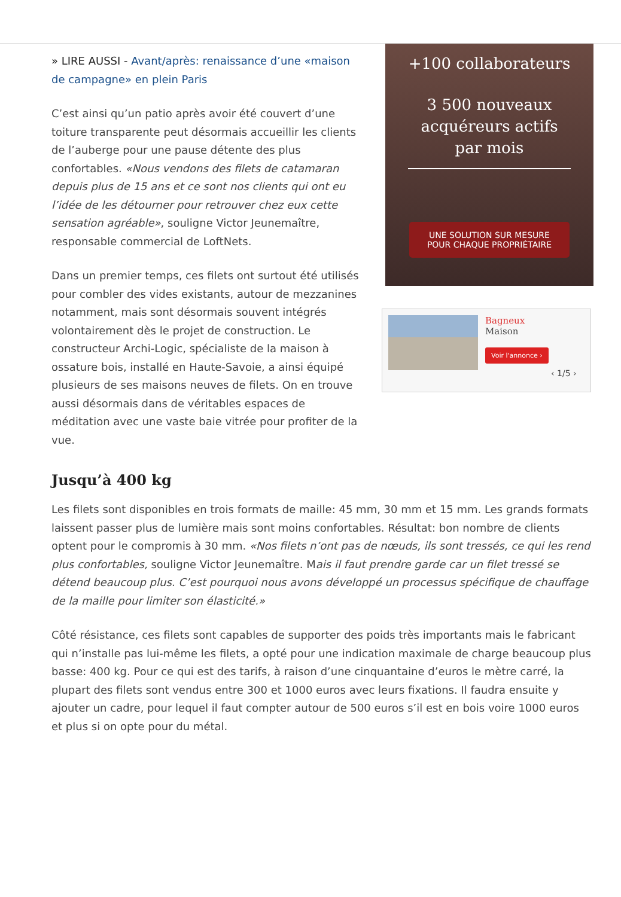» LIRE AUSSI - Avant/après: renaissance d’une «maison de campagne» en plein Paris
C’est ainsi qu’un patio après avoir été couvert d’une toiture transparente peut désormais accueillir les clients de l’auberge pour une pause détente des plus confortables. «Nous vendons des filets de catamaran depuis plus de 15 ans et ce sont nos clients qui ont eu l’idée de les détourner pour retrouver chez eux cette sensation agréable», souligne Victor Jeunemaître, responsable commercial de LoftNets.
Dans un premier temps, ces filets ont surtout été utilisés pour combler des vides existants, autour de mezzanines notamment, mais sont désormais souvent intégrés volontairement dès le projet de construction. Le constructeur Archi-Logic, spécialiste de la maison à ossature bois, installé en Haute-Savoie, a ainsi équipé plusieurs de ses maisons neuves de filets. On en trouve aussi désormais dans de véritables espaces de méditation avec une vaste baie vitrée pour profiter de la vue.
+100 collaborateurs
3 500 nouveaux acquéreurs actifs par mois
UNE SOLUTION SUR MESURE POUR CHAQUE PROPRIÉTAIRE
Bagneux
Maison
Voir l'annonce ›
‹ 1/5 ›
Jusqu’à 400 kg
Les filets sont disponibles en trois formats de maille: 45 mm, 30 mm et 15 mm. Les grands formats laissent passer plus de lumière mais sont moins confortables. Résultat: bon nombre de clients optent pour le compromis à 30 mm. «Nos filets n’ont pas de nœuds, ils sont tressés, ce qui les rend plus confortables, souligne Victor Jeunemaître. Mais il faut prendre garde car un filet tressé se détend beaucoup plus. C’est pourquoi nous avons développé un processus spécifique de chauffage de la maille pour limiter son élasticité.»
Côté résistance, ces filets sont capables de supporter des poids très importants mais le fabricant qui n’installe pas lui-même les filets, a opté pour une indication maximale de charge beaucoup plus basse: 400 kg. Pour ce qui est des tarifs, à raison d’une cinquantaine d’euros le mètre carré, la plupart des filets sont vendus entre 300 et 1000 euros avec leurs fixations. Il faudra ensuite y ajouter un cadre, pour lequel il faut compter autour de 500 euros s’il est en bois voire 1000 euros et plus si on opte pour du métal.